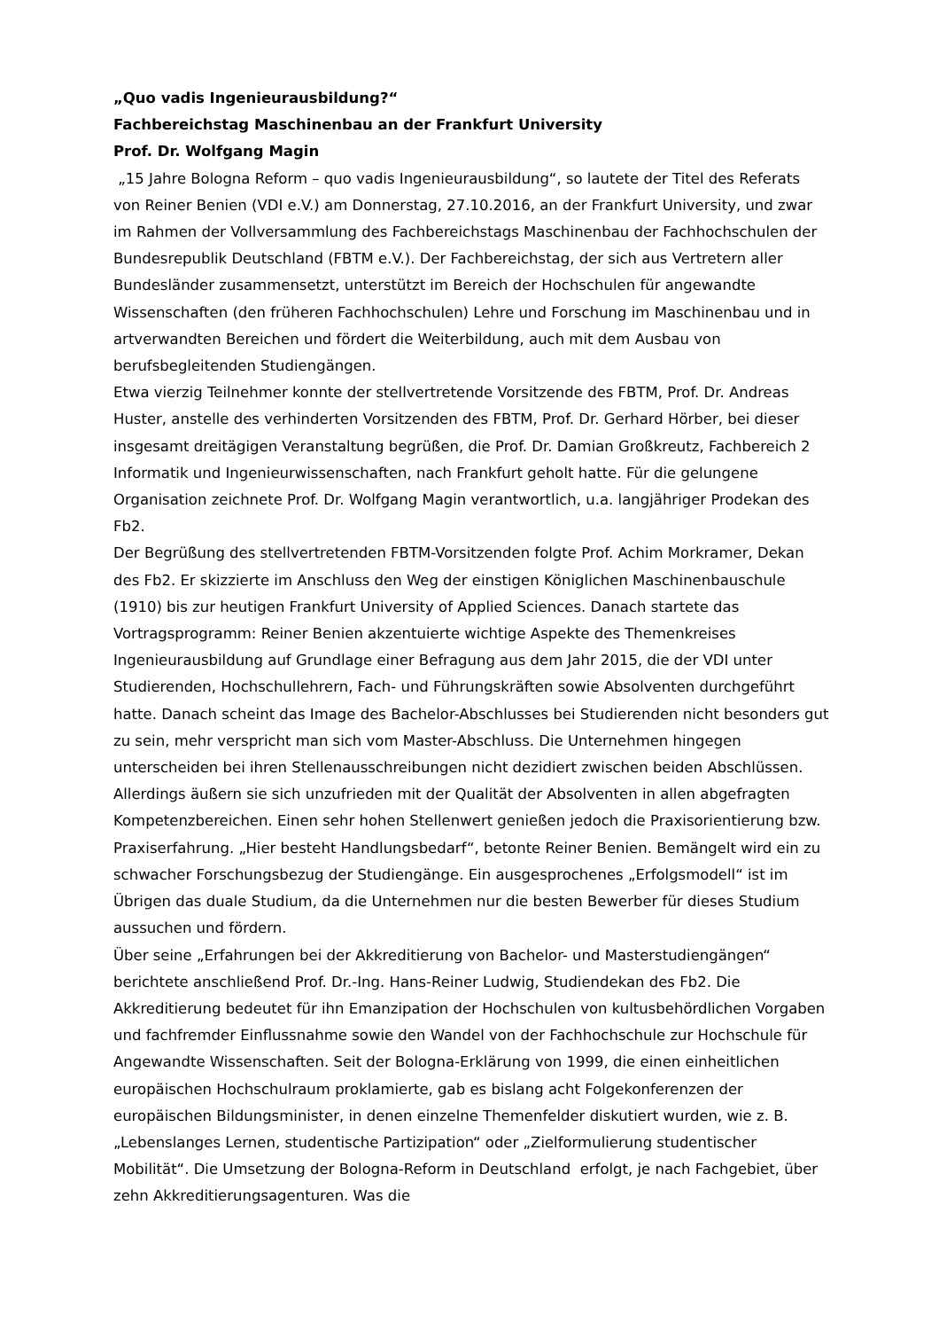„Quo vadis Ingenieurausbildung?“
Fachbereichstag Maschinenbau an der Frankfurt University
Prof. Dr. Wolfgang Magin
„15 Jahre Bologna Reform – quo vadis Ingenieurausbildung“, so lautete der Titel des Referats von Reiner Benien (VDI e.V.) am Donnerstag, 27.10.2016, an der Frankfurt University, und zwar im Rahmen der Vollversammlung des Fachbereichstags Maschinenbau der Fachhochschulen der Bundesrepublik Deutschland (FBTM e.V.). Der Fachbereichstag, der sich aus Vertretern aller Bundesländer zusammensetzt, unterstützt im Bereich der Hochschulen für angewandte Wissenschaften (den früheren Fachhochschulen) Lehre und Forschung im Maschinenbau und in artverwandten Bereichen und fördert die Weiterbildung, auch mit dem Ausbau von berufsbegleitenden Studiengängen.
Etwa vierzig Teilnehmer konnte der stellvertretende Vorsitzende des FBTM, Prof. Dr. Andreas Huster, anstelle des verhinderten Vorsitzenden des FBTM, Prof. Dr. Gerhard Hörber, bei dieser insgesamt dreitägigen Veranstaltung begrüßen, die Prof. Dr. Damian Großkreutz, Fachbereich 2 Informatik und Ingenieurwissenschaften, nach Frankfurt geholt hatte. Für die gelungene Organisation zeichnete Prof. Dr. Wolfgang Magin verantwortlich, u.a. langjähriger Prodekan des Fb2.
Der Begrüßung des stellvertretenden FBTM-Vorsitzenden folgte Prof. Achim Morkramer, Dekan des Fb2. Er skizzierte im Anschluss den Weg der einstigen Königlichen Maschinenbauschule (1910) bis zur heutigen Frankfurt University of Applied Sciences. Danach startete das Vortragsprogramm: Reiner Benien akzentuierte wichtige Aspekte des Themenkreises Ingenieurausbildung auf Grundlage einer Befragung aus dem Jahr 2015, die der VDI unter Studierenden, Hochschullehrern, Fach- und Führungskräften sowie Absolventen durchgeführt hatte. Danach scheint das Image des Bachelor-Abschlusses bei Studierenden nicht besonders gut zu sein, mehr verspricht man sich vom Master-Abschluss. Die Unternehmen hingegen unterscheiden bei ihren Stellenausschreibungen nicht dezidiert zwischen beiden Abschlüssen. Allerdings äußern sie sich unzufrieden mit der Qualität der Absolventen in allen abgefragten Kompetenzbereichen. Einen sehr hohen Stellenwert genießen jedoch die Praxisorientierung bzw. Praxiserfahrung. „Hier besteht Handlungsbedarf“, betonte Reiner Benien. Bemängelt wird ein zu schwacher Forschungsbezug der Studiengänge. Ein ausgesprochenes „Erfolgsmodell“ ist im Übrigen das duale Studium, da die Unternehmen nur die besten Bewerber für dieses Studium aussuchen und fördern.
Über seine „Erfahrungen bei der Akkreditierung von Bachelor- und Masterstudiengängen“ berichtete anschließend Prof. Dr.-Ing. Hans-Reiner Ludwig, Studiendekan des Fb2. Die Akkreditierung bedeutet für ihn Emanzipation der Hochschulen von kultusbehördlichen Vorgaben und fachfremder Einflussnahme sowie den Wandel von der Fachhochschule zur Hochschule für Angewandte Wissenschaften. Seit der Bologna-Erklärung von 1999, die einen einheitlichen europäischen Hochschulraum proklamierte, gab es bislang acht Folgekonferenzen der europäischen Bildungsminister, in denen einzelne Themenfelder diskutiert wurden, wie z. B. „Lebenslanges Lernen, studentische Partizipation“ oder „Zielformulierung studentischer Mobilität“. Die Umsetzung der Bologna-Reform in Deutschland erfolgt, je nach Fachgebiet, über zehn Akkreditierungsagenturen. Was die